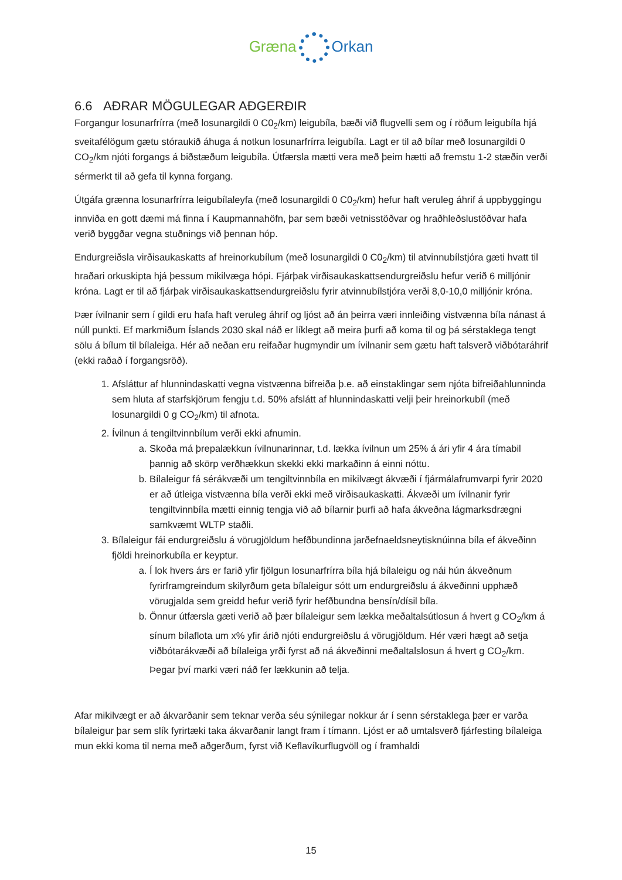Græna Orkan
6.6 AÐRAR MÖGULEGAR AÐGERÐIR
Forgangur losunarfrírra (með losunargildi 0 C0<sub>2</sub>/km) leigubíla, bæði við flugvelli sem og í röðum leigubíla hjá sveitafélögum gætu stóraukið áhuga á notkun losunarfrírra leigubíla. Lagt er til að bílar með losunargildi 0 CO<sub>2</sub>/km njóti forgangs á biðstæðum leigubíla. Útfærsla mætti vera með þeim hætti að fremstu 1-2 stæðin verði sérmerkt til að gefa til kynna forgang.
Útgáfa grænna losunarfrírra leigubílaleyfa (með losunargildi 0 C0<sub>2</sub>/km) hefur haft veruleg áhrif á uppbyggingu innviða en gott dæmi má finna í Kaupmannahöfn, þar sem bæði vetnisstöðvar og hraðhleðslustöðvar hafa verið byggðar vegna stuðnings við þennan hóp.
Endurgreiðsla virðisaukaskatts af hreinorkubílum (með losunargildi 0 C0<sub>2</sub>/km) til atvinnubílstjóra gæti hvatt til hraðari orkuskipta hjá þessum mikilvæga hópi. Fjárþak virðisaukaskattsendurgreiðslu hefur verið 6 milljónir króna. Lagt er til að fjárþak virðisaukaskattsendurgreiðslu fyrir atvinnubílstjóra verði 8,0-10,0 milljónir króna.
Þær ívilnanir sem í gildi eru hafa haft veruleg áhrif og ljóst að án þeirra væri innleiðing vistvænna bíla nánast á núll punkti. Ef markmiðum Íslands 2030 skal náð er líklegt að meira þurfi að koma til og þá sérstaklega tengt sölu á bílum til bílaleiga. Hér að neðan eru reifaðar hugmyndir um ívilnanir sem gætu haft talsverð viðbótaráhrif (ekki raðað í forgangsröð).
1. Afsláttur af hlunnindaskatti vegna vistvænna bifreiða þ.e. að einstaklingar sem njóta bifreiðahlunninda sem hluta af starfskjörum fengju t.d. 50% afslátt af hlunnindaskatti velji þeir hreinorkubíl (með losunargildi 0 g CO<sub>2</sub>/km) til afnota.
2. Ívilnun á tengiltvinnbílum verði ekki afnumin.
a. Skoða má þrepalækkun ívilnunarinnar, t.d. lækka ívilnun um 25% á ári yfir 4 ára tímabil þannig að skörp verðhækkun skekki ekki markaðinn á einni nóttu.
b. Bílaleigur fá sérákvæði um tengiltvinnbíla en mikilvægt ákvæði í fjármálafrumvarpi fyrir 2020 er að útleiga vistvænna bíla verði ekki með virðisaukaskatti. Ákvæði um ívilnanir fyrir tengiltvinnbíla mætti einnig tengja við að bílarnir þurfi að hafa ákveðna lágmarksdrægni samkvæmt WLTP staðli.
3. Bílaleigur fái endurgreiðslu á vörugjöldum hefðbundinna jarðefnaeldsneytisknúinna bíla ef ákveðinn fjöldi hreinorkubíla er keyptur.
a. Í lok hvers árs er farið yfir fjölgun losunarfrírra bíla hjá bílaleigu og nái hún ákveðnum fyrirframgreindum skilyrðum geta bílaleigur sótt um endurgreiðslu á ákveðinni upphæð vörugjalda sem greidd hefur verið fyrir hefðbundna bensín/dísil bíla.
b. Önnur útfærsla gæti verið að þær bílaleigur sem lækka meðaltalsútlosun á hvert g CO<sub>2</sub>/km á sínum bílaflota um x% yfir árið njóti endurgreiðslu á vörugjöldum. Hér væri hægt að setja viðbótarákvæði að bílaleiga yrði fyrst að ná ákveðinni meðaltalslosun á hvert g CO<sub>2</sub>/km. Þegar því marki væri náð fer lækkunin að telja.
Afar mikilvægt er að ákvarðanir sem teknar verða séu sýnilegar nokkur ár í senn sérstaklega þær er varða bílaleigur þar sem slík fyrirtæki taka ákvarðanir langt fram í tímann. Ljóst er að umtalsverð fjárfesting bílaleiga mun ekki koma til nema með aðgerðum, fyrst við Keflavíkurflugvöll og í framhaldi
15